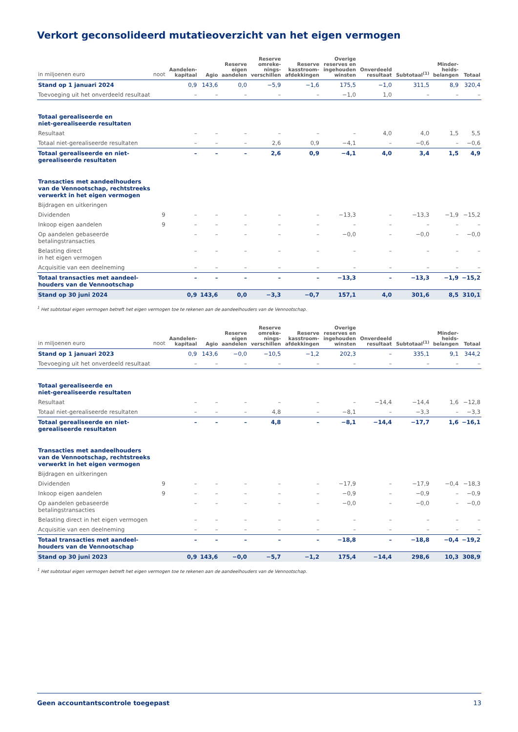Verkort geconsolideerd mutatieoverzicht van het eigen vermogen
| in miljoenen euro | noot | Aandelen- kapitaal | Agio | Reserve eigen aandelen | Reserve omreke- nings- verschillen | Reserve kasstroom- afdekkingen | Overige reserves en ingehouden winsten | Onverdeeld resultaat | Subtotaal<sup>(1)</sup> | Minder- heids- belangen | Totaal |
| --- | --- | --- | --- | --- | --- | --- | --- | --- | --- | --- | --- |
| Stand op 1 januari 2024 | | 0,9 | 143,6 | 0,0 | −5,9 | −1,6 | 175,5 | −1,0 | 311,5 | 8,9 | 320,4 |
| Toevoeging uit het onverdeeld resultaat | | – | – | – | – | – | −1,0 | 1,0 | – | – | – |
| Totaal gerealiseerde en niet-gerealiseerde resultaten | | | | | | | | | | | |
| Resultaat | | – | – | – | – | – | – | 4,0 | 4,0 | 1,5 | 5,5 |
| Totaal niet-gerealiseerde resultaten | | – | – | – | 2,6 | 0,9 | −4,1 | – | −0,6 | – | −0,6 |
| Totaal gerealiseerde en niet-gerealiseerde resultaten | | – | – | – | 2,6 | 0,9 | −4,1 | 4,0 | 3,4 | 1,5 | 4,9 |
| Transacties met aandeelhouders van de Vennootschap, rechtstreeks verwerkt in het eigen vermogen | | | | | | | | | | | |
| Bijdragen en uitkeringen | | | | | | | | | | | |
| Dividenden | 9 | – | – | – | – | – | −13,3 | – | −13,3 | −1,9 | −15,2 |
| Inkoop eigen aandelen | 9 | – | – | – | – | – | – | – | – | – | – |
| Op aandelen gebaseerde betalingstransacties | | – | – | – | – | – | −0,0 | – | −0,0 | – | −0,0 |
| Belasting direct in het eigen vermogen | | – | – | – | – | – | – | – | – | – | – |
| Acquisitie van een deelneming | | – | – | – | – | – | – | – | – | – | – |
| Totaal transacties met aandeel-houders van de Vennootschap | | – | – | – | – | – | −13,3 | – | −13,3 | −1,9 | −15,2 |
| Stand op 30 juni 2024 | | 0,9 | 143,6 | 0,0 | −3,3 | −0,7 | 157,1 | 4,0 | 301,6 | 8,5 | 310,1 |
<sup>1</sup> Het subtotaal eigen vermogen betreft het eigen vermogen toe te rekenen aan de aandeelhouders van de Vennootschap.
| in miljoenen euro | noot | Aandelen- kapitaal | Agio | Reserve eigen aandelen | Reserve omreke- nings- verschillen | Reserve kasstroom- afdekkingen | Overige reserves en ingehouden winsten | Onverdeeld resultaat | Subtotaal<sup>(1)</sup> | Minder- heids- belangen | Totaal |
| --- | --- | --- | --- | --- | --- | --- | --- | --- | --- | --- | --- |
| Stand op 1 januari 2023 | | 0,9 | 143,6 | −0,0 | −10,5 | −1,2 | 202,3 | – | 335,1 | 9,1 | 344,2 |
| Toevoeging uit het onverdeeld resultaat | | – | – | – | – | – | – | – | – | – | – |
| Totaal gerealiseerde en niet-gerealiseerde resultaten | | | | | | | | | | | |
| Resultaat | | – | – | – | – | – | – | −14,4 | −14,4 | 1,6 | −12,8 |
| Totaal niet-gerealiseerde resultaten | | – | – | – | 4,8 | – | −8,1 | – | −3,3 | – | −3,3 |
| Totaal gerealiseerde en niet-gerealiseerde resultaten | | – | – | – | 4,8 | – | −8,1 | −14,4 | −17,7 | 1,6 | −16,1 |
| Transacties met aandeelhouders van de Vennootschap, rechtstreeks verwerkt in het eigen vermogen | | | | | | | | | | | |
| Bijdragen en uitkeringen | | | | | | | | | | | |
| Dividenden | 9 | – | – | – | – | – | −17,9 | – | −17,9 | −0,4 | −18,3 |
| Inkoop eigen aandelen | 9 | – | – | – | – | – | −0,9 | – | −0,9 | – | −0,9 |
| Op aandelen gebaseerde betalingstransacties | | – | – | – | – | – | −0,0 | – | −0,0 | – | −0,0 |
| Belasting direct in het eigen vermogen | | – | – | – | – | – | – | – | – | – | – |
| Acquisitie van een deelneming | | – | – | – | – | – | – | – | – | – | – |
| Totaal transacties met aandeel-houders van de Vennootschap | | – | – | – | – | – | −18,8 | – | −18,8 | −0,4 | −19,2 |
| Stand op 30 juni 2023 | | 0,9 | 143,6 | −0,0 | −5,7 | −1,2 | 175,4 | −14,4 | 298,6 | 10,3 | 308,9 |
<sup>1</sup> Het subtotaal eigen vermogen betreft het eigen vermogen toe te rekenen aan de aandeelhouders van de Vennootschap.
Geen accountantscontrole toegepast 13